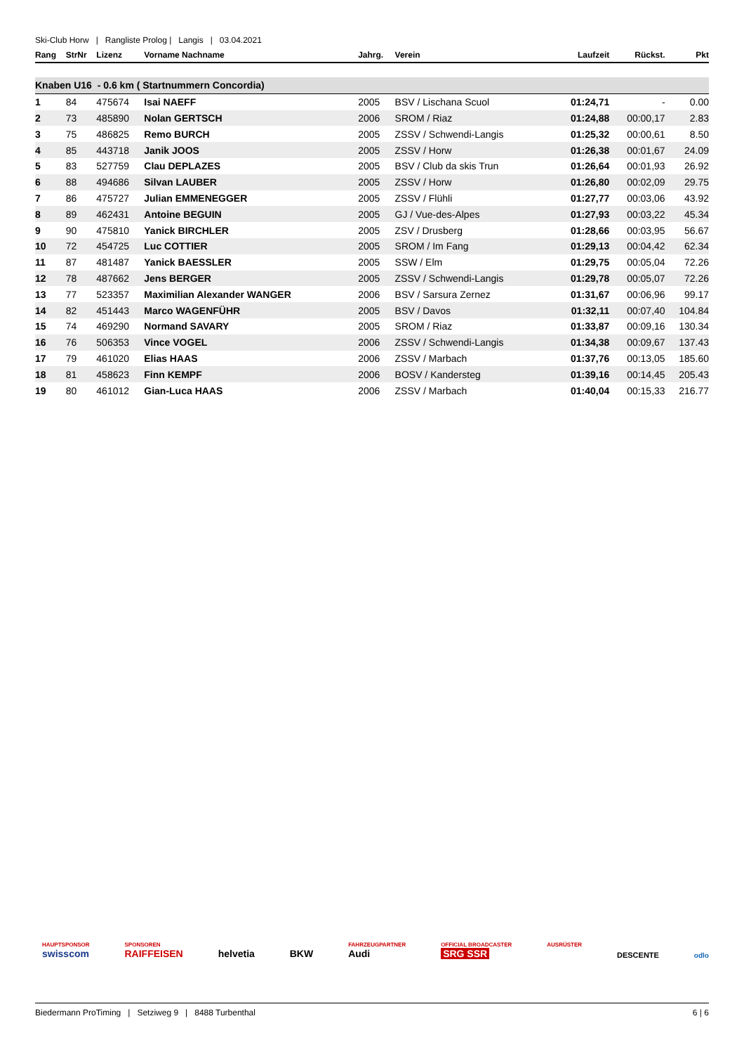Ski-Club Horw | Rangliste Prolog | Langis | 03.04.2021
| Rang | StrNr | Lizenz | Vorname Nachname | Jahrg. | Verein | Laufzeit | Rückst. | Pkt |
| --- | --- | --- | --- | --- | --- | --- | --- | --- |
| Knaben U16 - 0.6 km ( Startnummern Concordia) | | | | | | | | |
| 1 | 84 | 475674 | Isai NAEFF | 2005 | BSV / Lischana Scuol | 01:24,71 | - | 0.00 |
| 2 | 73 | 485890 | Nolan GERTSCH | 2006 | SROM / Riaz | 01:24,88 | 00:00,17 | 2.83 |
| 3 | 75 | 486825 | Remo BURCH | 2005 | ZSSV / Schwendi-Langis | 01:25,32 | 00:00,61 | 8.50 |
| 4 | 85 | 443718 | Janik JOOS | 2005 | ZSSV / Horw | 01:26,38 | 00:01,67 | 24.09 |
| 5 | 83 | 527759 | Clau DEPLAZES | 2005 | BSV / Club da skis Trun | 01:26,64 | 00:01,93 | 26.92 |
| 6 | 88 | 494686 | Silvan LAUBER | 2005 | ZSSV / Horw | 01:26,80 | 00:02,09 | 29.75 |
| 7 | 86 | 475727 | Julian EMMENEGGER | 2005 | ZSSV / Flühli | 01:27,77 | 00:03,06 | 43.92 |
| 8 | 89 | 462431 | Antoine BEGUIN | 2005 | GJ / Vue-des-Alpes | 01:27,93 | 00:03,22 | 45.34 |
| 9 | 90 | 475810 | Yanick BIRCHLER | 2005 | ZSV / Drusberg | 01:28,66 | 00:03,95 | 56.67 |
| 10 | 72 | 454725 | Luc COTTIER | 2005 | SROM / Im Fang | 01:29,13 | 00:04,42 | 62.34 |
| 11 | 87 | 481487 | Yanick BAESSLER | 2005 | SSW / Elm | 01:29,75 | 00:05,04 | 72.26 |
| 12 | 78 | 487662 | Jens BERGER | 2005 | ZSSV / Schwendi-Langis | 01:29,78 | 00:05,07 | 72.26 |
| 13 | 77 | 523357 | Maximilian Alexander WANGER | 2006 | BSV / Sarsura Zernez | 01:31,67 | 00:06,96 | 99.17 |
| 14 | 82 | 451443 | Marco WAGENFÜHR | 2005 | BSV / Davos | 01:32,11 | 00:07,40 | 104.84 |
| 15 | 74 | 469290 | Normand SAVARY | 2005 | SROM / Riaz | 01:33,87 | 00:09,16 | 130.34 |
| 16 | 76 | 506353 | Vince VOGEL | 2006 | ZSSV / Schwendi-Langis | 01:34,38 | 00:09,67 | 137.43 |
| 17 | 79 | 461020 | Elias HAAS | 2006 | ZSSV / Marbach | 01:37,76 | 00:13,05 | 185.60 |
| 18 | 81 | 458623 | Finn KEMPF | 2006 | BOSV / Kandersteg | 01:39,16 | 00:14,45 | 205.43 |
| 19 | 80 | 461012 | Gian-Luca HAAS | 2006 | ZSSV / Marbach | 01:40,04 | 00:15,33 | 216.77 |
HAUPTSPONSOR
swisscom
SPONSOREN
RAIFFEISEN
helvetia
BKW
FAHRZEUGPARTNER
Audi
OFFICIAL BROADCASTER
SRG SSR
AUSRÜSTER
DESCENTE
odlo
Biedermann ProTiming | Setziweg 9 | 8488 Turbenthal 6 | 6